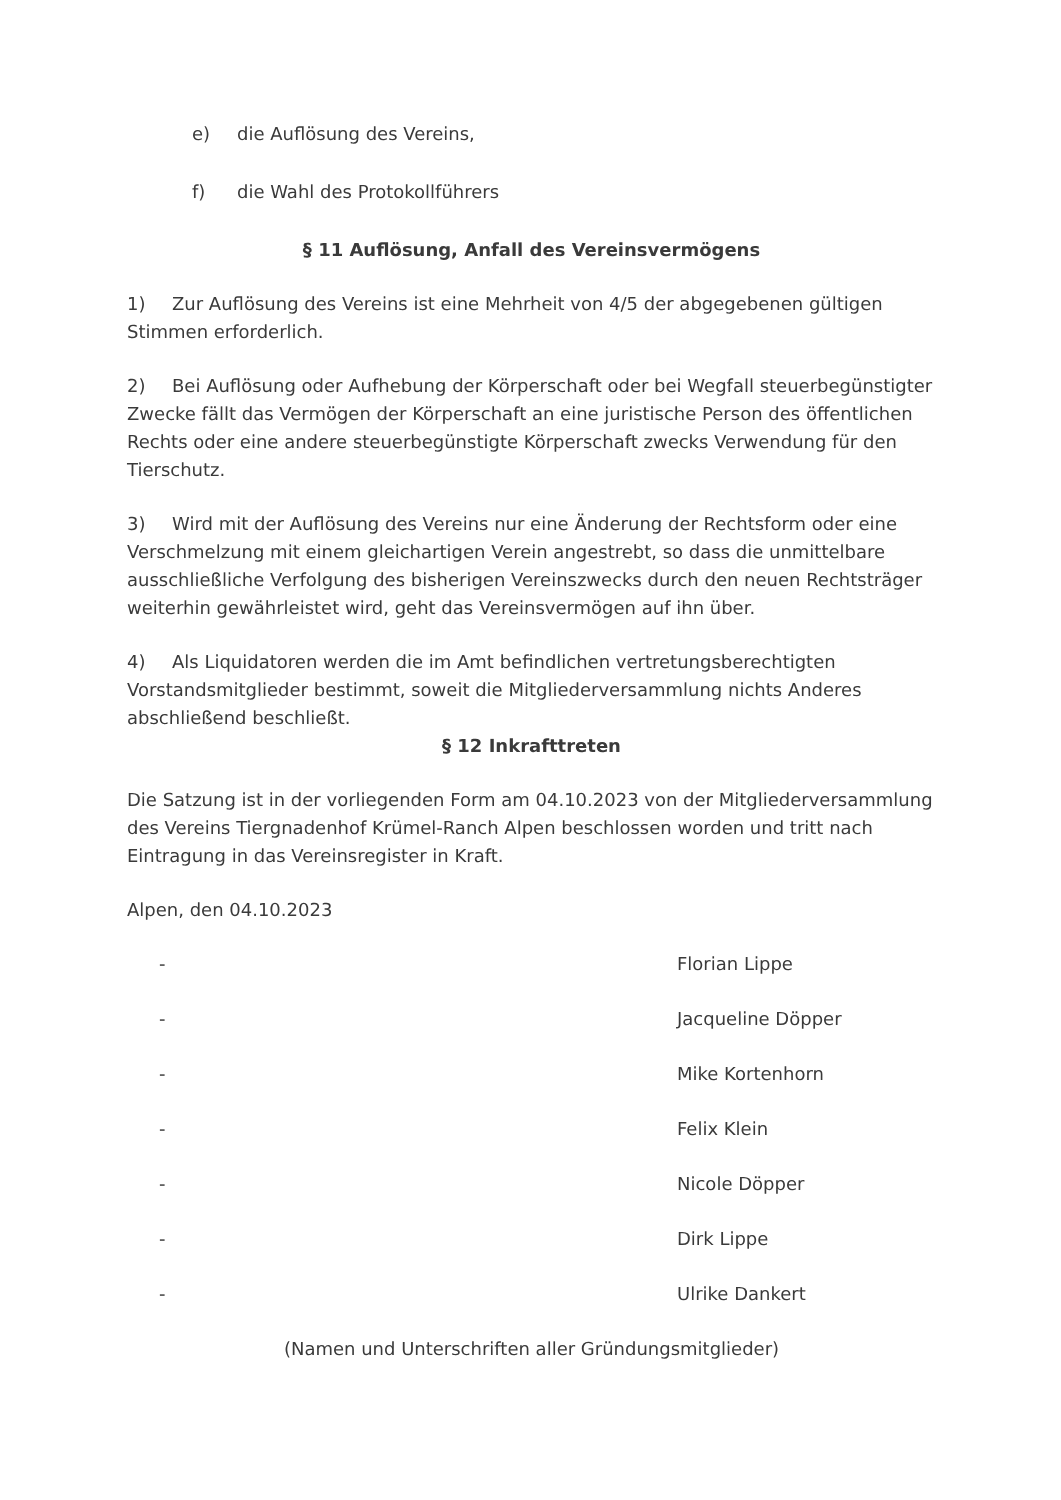e) die Auflösung des Vereins,
f) die Wahl des Protokollführers
§ 11 Auflösung, Anfall des Vereinsvermögens
1) Zur Auflösung des Vereins ist eine Mehrheit von 4/5 der abgegebenen gültigen Stimmen erforderlich.
2) Bei Auflösung oder Aufhebung der Körperschaft oder bei Wegfall steuerbegünstigter Zwecke fällt das Vermögen der Körperschaft an eine juristische Person des öffentlichen Rechts oder eine andere steuerbegünstigte Körperschaft zwecks Verwendung für den Tierschutz.
3) Wird mit der Auflösung des Vereins nur eine Änderung der Rechtsform oder eine Verschmelzung mit einem gleichartigen Verein angestrebt, so dass die unmittelbare ausschließliche Verfolgung des bisherigen Vereinszwecks durch den neuen Rechtsträger weiterhin gewährleistet wird, geht das Vereinsvermögen auf ihn über.
4) Als Liquidatoren werden die im Amt befindlichen vertretungsberechtigten Vorstandsmitglieder bestimmt, soweit die Mitgliederversammlung nichts Anderes abschließend beschließt.
§ 12 Inkrafttreten
Die Satzung ist in der vorliegenden Form am 04.10.2023 von der Mitgliederversammlung des Vereins Tiergnadenhof Krümel-Ranch Alpen beschlossen worden und tritt nach Eintragung in das Vereinsregister in Kraft.
Alpen, den 04.10.2023
- Florian Lippe
- Jacqueline Döpper
- Mike Kortenhorn
- Felix Klein
- Nicole Döpper
- Dirk Lippe
- Ulrike Dankert
(Namen und Unterschriften aller Gründungsmitglieder)